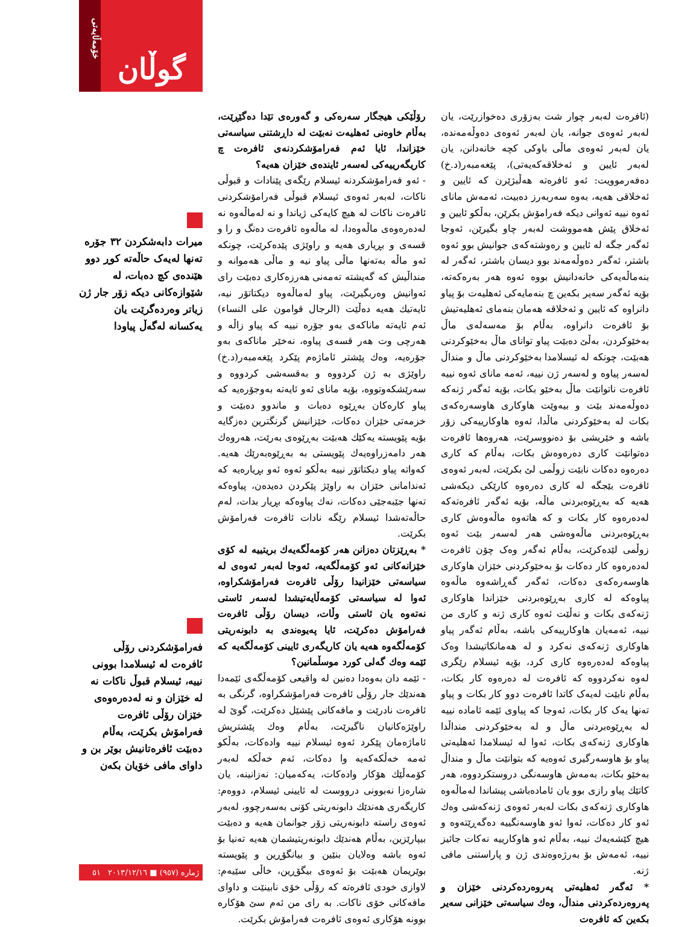(ئافرەت لەبەر چوار شت بەزۆری دەخوازرێت، یان لەبەر ئەوەی جوانە، یان لەبەر ئەوەی دەوڵەمەندە، یان لەبەر ئەوەی ماڵی باوکی کچە خانەدانن، یان لەبەر ئایین و ئەخلاقەکەیەتی)، پێغەمبەر(د.خ) دەفەرموویت: ئەو ئافرەتە هەڵبژێرن کە ئایین و ئەخلاقی هەیە، بەوە سەربەرز دەبیت، ئەمەش مانای ئەوە نییە ئەوانی دیکە فەرامۆش بکرێن، بەڵکو ئایین و ئەخلاق پێش هەمووشت لەبەر چاو بگیرێن، ئەوجا ئەگەر جگە لە ئایین و رەوشتەکەی جوانیش بوو ئەوە باشتر، ئەگەر دەوڵەمەند بوو دیسان باشتر، ئەگەر لە بنەماڵەیەکی خانەدانیش بووە ئەوە هەر بەرەکەتە، بۆیە ئەگەر سەیر بکەین چ بنەمایەکی ئەهلیەت بۆ پیاو دانراوە کە ئایین و ئەخلاقە هەمان بنەمای ئەهلیەتیش بۆ ئافرەت دانراوە، بەڵام بۆ مەسەلەی ماڵ بەخێوکردن، بەڵێ دەبێت پیاو توانای ماڵ بەخێوکردنی هەبێت، چونکە لە ئیسلامدا بەخێوکردنی ماڵ و منداڵ لەسەر پیاوە و لەسەر ژن نییە، ئەمە مانای ئەوە نییە ئافرەت ناتوانێت ماڵ بەخێو بکات، بۆیە ئەگەر ژنەکە دەوڵەمەند بێت و بیەوێت هاوکاری هاوسەرەکەی بکات لە بەخێوکردنی ماڵدا، ئەوە هاوکارییەکی زۆر باشە و خێریشی بۆ دەنووسرێت، هەروەها ئافرەت دەتوانێت کاری دەرەوەش بکات، بەڵام کە کاری دەرەوە دەکات نابێت زوڵمی لێ بکرێت، لەبەر ئەوەی ئافرەت بێجگە لە کاری دەرەوە کارێکی دیکەشی هەیە کە بەڕێوەبردنی ماڵە، بۆیە ئەگەر ئافرەتەکە لەدەرەوە کار بکات و کە هاتەوە ماڵەوەش کاری بەڕێوەبردنی ماڵەوەشی هەر لەسەر بێت ئەوە زوڵمی لێدەکرێت، بەڵام ئەگەر وەک چۆن ئافرەت لەدەرەوە کار دەکات بۆ بەخێوکردنی خێزان هاوکاری هاوسەرەکەی دەکات، ئەگەر گەڕاشەوە ماڵەوە پیاوەکە لە کاری بەڕێوەبردنی خێزاندا هاوکاری ژنەکەی بکات و نەڵێت ئەوە کاری ژنە و کاری من نییە، ئەمەیان هاوکارییەکی باشە، بەڵام ئەگەر پیاو هاوکاری ژنەکەی نەکرد و لە هەمانکاتیشدا وەک پیاوەکە لەدەرەوە کاری کرد، بۆیە ئیسلام رێگری لەوە نەکردووە کە ئافرەت لە دەرەوە کار بکات، بەڵام نابێت لەیەک کاتدا ئافرەت دوو کار بکات و پیاو تەنها یەک کار بکات، ئەوجا کە پیاوی ئێمە ئامادە نییە لە بەڕێوەبردنی ماڵ و لە بەخێوکردنی منداڵدا هاوکاری ژنەکەی بکات، ئەوا لە ئیسلامدا ئەهلیەتی پیاو بۆ هاوسەرگیری ئەوەیە کە بتوانێت ماڵ و منداڵ بەخێو بکات، بەمەش هاوسەنگی دروستکردووە، هەر کاتێك پیاو رازی بوو یان ئامادەباشی پیشاندا لەماڵەوە هاوکاری ژنەکەی بکات لەبەر ئەوەی ژنەکەشی وەك ئەو کار دەکات، ئەوا ئەو هاوسەنگییە دەگەڕێتەوە و هیچ کێشەیەك نییە، بەڵام ئەو هاوکارییە نەکات جائیز نییە، ئەمەش بۆ بەرژەوەندی ژن و پاراستنی مافی ژنە.
* ئەگەر ئەهلیەتی پەروەردەکردنی خێزان و پەروەردەکردنی منداڵ، وەك سیاسەتی خێزانی سەیر بکەین کە ئافرەت
رۆڵێکی هیجگار سەرەکی و گەورەی تێدا دەگێڕێت، بەڵام خاوەنی ئەهلیەت نەبێت لە داڕشتنی سیاسەتی خێزاندا، ئایا ئەم فەرامۆشکردنەی ئافرەت چ کاریگەرییەکی لەسەر ئایندەی خێزان هەیە؟
- ئەو فەرامۆشکردنە ئیسلام رێگەی پێنادات و قبوڵی ناکات، لەبەر ئەوەی ئیسلام قبوڵی فەرامۆشکردنی ئافرەت ناکات لە هیچ کایەکی ژیاندا و نە لەماڵەوە نە لەدەرەوەی ماڵەوەدا، لە ماڵەوە ئافرەت دەنگ و را و قسەی و بڕیاری هەیە و راوێژی پێدەکرێت، چونکە ئەو ماڵە بەتەنها ماڵی پیاو نیە و ماڵی هەموانە و منداڵیش کە گەیشتە تەمەنی هەرزەکاری دەبێت رای ئەوانیش وەربگیرێت، پیاو لەماڵەوە دیکتاتۆر نیە، ئایەتیك هەیە دەڵێت (الرجال قوامون علی النساء) ئەم ئایەتە ماناکەی بەو جۆرە نییە کە پیاو زاڵە و هەرچی وت هەر قسەی پیاوە، نەخێر ماناکەی بەو جۆرەیە، وەك پێشتر ئاماژەم پێکرد پێغەمبەر(د.خ) راوێژی بە ژن کردووە و بەقسەشی کردووە و سەرێشکەوتووە، بۆیە مانای ئەو ئایەتە بەوجۆرەیە کە پیاو کارەکان بەڕێوە دەبات و ماندوو دەبێت و خزمەتی خێزان دەکات، خێزانیش گرنگترین دەزگایە بۆیە پێویستە یەکێك هەبێت بەڕێوەی بەرێت، هەروەك هەر دامەزراوەیەك پێویستی بە بەڕێوەبەرێك هەیە. کەواتە پیاو دیکتاتۆر نییە بەڵکو ئەوە ئەو بڕیارەیە کە ئەندامانی خێزان بە راوێژ پێکردن دەیدەن، پیاوەکە تەنها جێبەجێی دەکات، نەك پیاوەکە بڕیار بدات، لەم حاڵەتەشدا ئیسلام رێگە نادات ئافرەت فەرامۆش بکرێت.
* بەڕێزتان دەزانن هەر کۆمەڵگەیەك بریتییە لە کۆی خێزانەکانی ئەو کۆمەڵگەیە، ئەوجا لەبەر ئەوەی لە سیاسەتی خێزانیدا رۆڵی ئافرەت فەرامۆشکراوە، ئەوا لە سیاسەتی کۆمەڵایەتیشدا لەسەر ئاستی نەتەوە یان ئاستی وڵات، دیسان رۆڵی ئافرەت فەرامۆش دەکرێت، ئایا پەیوەندی بە دابونەریتی کۆمەڵگەوە هەیە یان کاریگەری ئایینی کۆمەڵگەیە کە ئێمە وەك گەلی کورد موسڵمانین؟
- ئێمە دان بەوەدا دەنین لە واقیعی کۆمەڵگەی ئێمەدا هەندێك جار رۆڵی ئافرەت فەرامۆشکراوە، گرنگی بە ئافرەت نادرێت و مافەکانی پێشێل دەکرێت، گوێ لە راوێژەکانیان ناگیرێت، بەڵام وەك پێشتریش ئاماژەمان پێکرد ئەوە ئیسلام نییە وادەکات، بەڵکو ئەمە خەڵکەکەیە وا دەکات، ئەم خەڵکە لەبەر کۆمەڵێك هۆکار وادەکات، یەکەمیان: نەزانینە، یان شارەزا نەبوونی درووست لە ئایینی ئیسلام، دووەم: کاریگەری هەندێك دابونەریتی کۆنی بەسەرچوو، لەبەر ئەوەی راستە دابونەریتی زۆر جوانمان هەیە و دەبێت بیپارێزین، بەڵام هەندێك دابونەریتیشمان هەیە تەنیا بۆ ئەوە باشە وەلایان بنێین و بیانگۆڕین و پێویستە بوێریمان هەبێت بۆ ئەوەی بیگۆڕین، خاڵی سێیەم: لاوازی خودی ئافرەتە کە رۆڵی خۆی نابینێت و داوای مافەکانی خۆی ناکات. بە رای من ئەم سێ هۆکارە بوونە هۆکاری ئەوەی ئافرەت فەرامۆش بکرێت.
خۆمەڵایەتی
گوڵان
میرات دابەشکردن ٣٢ جۆرە تەنها لەیەک حاڵەتە کوڕ دوو هێندەی کچ دەبات، لە شێوازەکانی دیکە زۆر جار ژن زیاتر وەردەگرێت یان یەکسانە لەگەڵ پیاودا
فەرامۆشکردنی رۆڵی ئافرەت لە ئیسلامدا بوونی نییە، ئیسلام قبوڵ ناکات نە لە خێزان و نە لەدەرەوەی خێزان رۆڵی ئافرەت فەرامۆش بکرێت، بەڵام دەبێت ئافرەتانیش بوێر بن و داوای مافی خۆیان بکەن
ژمارە (٩٥٧) ■ ٢٠١٣/١٢/١٦ ٥١